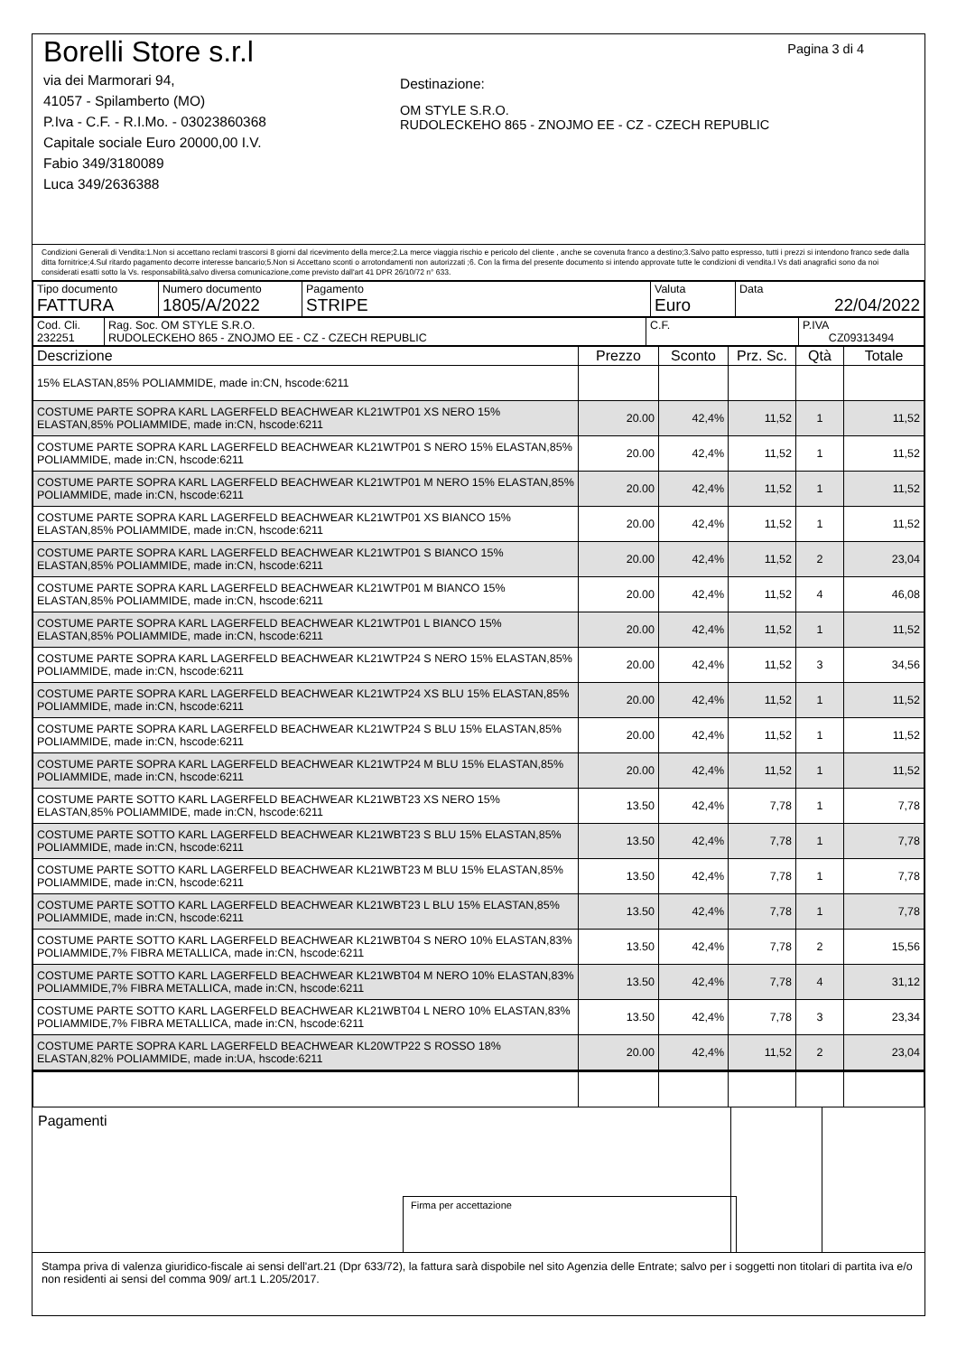Borelli Store s.r.l
via dei Marmorari 94,
41057 - Spilamberto (MO)
P.Iva - C.F. - R.I.Mo. - 03023860368
Capitale sociale Euro 20000,00 I.V.
Fabio 349/3180089
Luca 349/2636388
Pagina 3 di 4
Destinazione:
OM STYLE S.R.O.
RUDOLECKEHO 865 - ZNOJMO EE - CZ - CZECH REPUBLIC
Condizioni Generali di Vendita:1.Non si accettano reclami trascorsi 8 giorni dal ricevimento della merce;2.La merce viaggia rischio e pericolo del cliente , anche se covenuta franco a destino;3.Salvo patto espresso, tutti i prezzi si intendono franco sede dalla ditta fornitrice;4.Sul ritardo pagamento decorre interesse bancario;5.Non si Accettano sconti o arrotondamenti non autorizzati ;6. Con la firma del presente documento si intendo approvate tutte le condizioni di vendita.I Vs dati anagrafici sono da noi considerati esatti sotto la Vs. responsabilità,salvo diversa comunicazione,come previsto dall'art 41 DPR 26/10/72 n° 633.
| Tipo documento FATTURA | Numero documento 1805/A/2022 | Pagamento STRIPE | Valuta Euro | Data 22/04/2022 |
| Cod. Cli. 232251 | Rag. Soc. OM STYLE S.R.O. RUDOLECKEHO 865 - ZNOJMO EE - CZ - CZECH REPUBLIC | C.F. | P.IVA CZ09313494 |
| Descrizione | Prezzo | Sconto | Prz. Sc. | Qtà | Totale |
| --- | --- | --- | --- | --- | --- |
| 15% ELASTAN,85% POLIAMMIDE, made in:CN, hscode:6211 | | | | | |
| COSTUME PARTE SOPRA KARL LAGERFELD BEACHWEAR KL21WTP01 XS NERO 15% ELASTAN,85% POLIAMMIDE, made in:CN, hscode:6211 | 20.00 | 42,4% | 11,52 | 1 | 11,52 |
| COSTUME PARTE SOPRA KARL LAGERFELD BEACHWEAR KL21WTP01 S NERO 15% ELASTAN,85% POLIAMMIDE, made in:CN, hscode:6211 | 20.00 | 42,4% | 11,52 | 1 | 11,52 |
| COSTUME PARTE SOPRA KARL LAGERFELD BEACHWEAR KL21WTP01 M NERO 15% ELASTAN,85% POLIAMMIDE, made in:CN, hscode:6211 | 20.00 | 42,4% | 11,52 | 1 | 11,52 |
| COSTUME PARTE SOPRA KARL LAGERFELD BEACHWEAR KL21WTP01 XS BIANCO 15% ELASTAN,85% POLIAMMIDE, made in:CN, hscode:6211 | 20.00 | 42,4% | 11,52 | 1 | 11,52 |
| COSTUME PARTE SOPRA KARL LAGERFELD BEACHWEAR KL21WTP01 S BIANCO 15% ELASTAN,85% POLIAMMIDE, made in:CN, hscode:6211 | 20.00 | 42,4% | 11,52 | 2 | 23,04 |
| COSTUME PARTE SOPRA KARL LAGERFELD BEACHWEAR KL21WTP01 M BIANCO 15% ELASTAN,85% POLIAMMIDE, made in:CN, hscode:6211 | 20.00 | 42,4% | 11,52 | 4 | 46,08 |
| COSTUME PARTE SOPRA KARL LAGERFELD BEACHWEAR KL21WTP01 L BIANCO 15% ELASTAN,85% POLIAMMIDE, made in:CN, hscode:6211 | 20.00 | 42,4% | 11,52 | 1 | 11,52 |
| COSTUME PARTE SOPRA KARL LAGERFELD BEACHWEAR KL21WTP24 S NERO 15% ELASTAN,85% POLIAMMIDE, made in:CN, hscode:6211 | 20.00 | 42,4% | 11,52 | 3 | 34,56 |
| COSTUME PARTE SOPRA KARL LAGERFELD BEACHWEAR KL21WTP24 XS BLU 15% ELASTAN,85% POLIAMMIDE, made in:CN, hscode:6211 | 20.00 | 42,4% | 11,52 | 1 | 11,52 |
| COSTUME PARTE SOPRA KARL LAGERFELD BEACHWEAR KL21WTP24 S BLU 15% ELASTAN,85% POLIAMMIDE, made in:CN, hscode:6211 | 20.00 | 42,4% | 11,52 | 1 | 11,52 |
| COSTUME PARTE SOPRA KARL LAGERFELD BEACHWEAR KL21WTP24 M BLU 15% ELASTAN,85% POLIAMMIDE, made in:CN, hscode:6211 | 20.00 | 42,4% | 11,52 | 1 | 11,52 |
| COSTUME PARTE SOTTO KARL LAGERFELD BEACHWEAR KL21WBT23 XS NERO 15% ELASTAN,85% POLIAMMIDE, made in:CN, hscode:6211 | 13.50 | 42,4% | 7,78 | 1 | 7,78 |
| COSTUME PARTE SOTTO KARL LAGERFELD BEACHWEAR KL21WBT23 S BLU 15% ELASTAN,85% POLIAMMIDE, made in:CN, hscode:6211 | 13.50 | 42,4% | 7,78 | 1 | 7,78 |
| COSTUME PARTE SOTTO KARL LAGERFELD BEACHWEAR KL21WBT23 M BLU 15% ELASTAN,85% POLIAMMIDE, made in:CN, hscode:6211 | 13.50 | 42,4% | 7,78 | 1 | 7,78 |
| COSTUME PARTE SOTTO KARL LAGERFELD BEACHWEAR KL21WBT23 L BLU 15% ELASTAN,85% POLIAMMIDE, made in:CN, hscode:6211 | 13.50 | 42,4% | 7,78 | 1 | 7,78 |
| COSTUME PARTE SOTTO KARL LAGERFELD BEACHWEAR KL21WBT04 S NERO 10% ELASTAN,83% POLIAMMIDE,7% FIBRA METALLICA, made in:CN, hscode:6211 | 13.50 | 42,4% | 7,78 | 2 | 15,56 |
| COSTUME PARTE SOTTO KARL LAGERFELD BEACHWEAR KL21WBT04 M NERO 10% ELASTAN,83% POLIAMMIDE,7% FIBRA METALLICA, made in:CN, hscode:6211 | 13.50 | 42,4% | 7,78 | 4 | 31,12 |
| COSTUME PARTE SOTTO KARL LAGERFELD BEACHWEAR KL21WBT04 L NERO 10% ELASTAN,83% POLIAMMIDE,7% FIBRA METALLICA, made in:CN, hscode:6211 | 13.50 | 42,4% | 7,78 | 3 | 23,34 |
| COSTUME PARTE SOPRA KARL LAGERFELD BEACHWEAR KL20WTP22 S ROSSO 18% ELASTAN,82% POLIAMMIDE, made in:UA, hscode:6211 | 20.00 | 42,4% | 11,52 | 2 | 23,04 |
Pagamenti
Firma per accettazione
Stampa priva di valenza giuridico-fiscale ai sensi dell'art.21 (Dpr 633/72), la fattura sarà dispobile nel sito Agenzia delle Entrate; salvo per i soggetti non titolari di partita iva e/o non residenti ai sensi del comma 909/ art.1 L.205/2017.